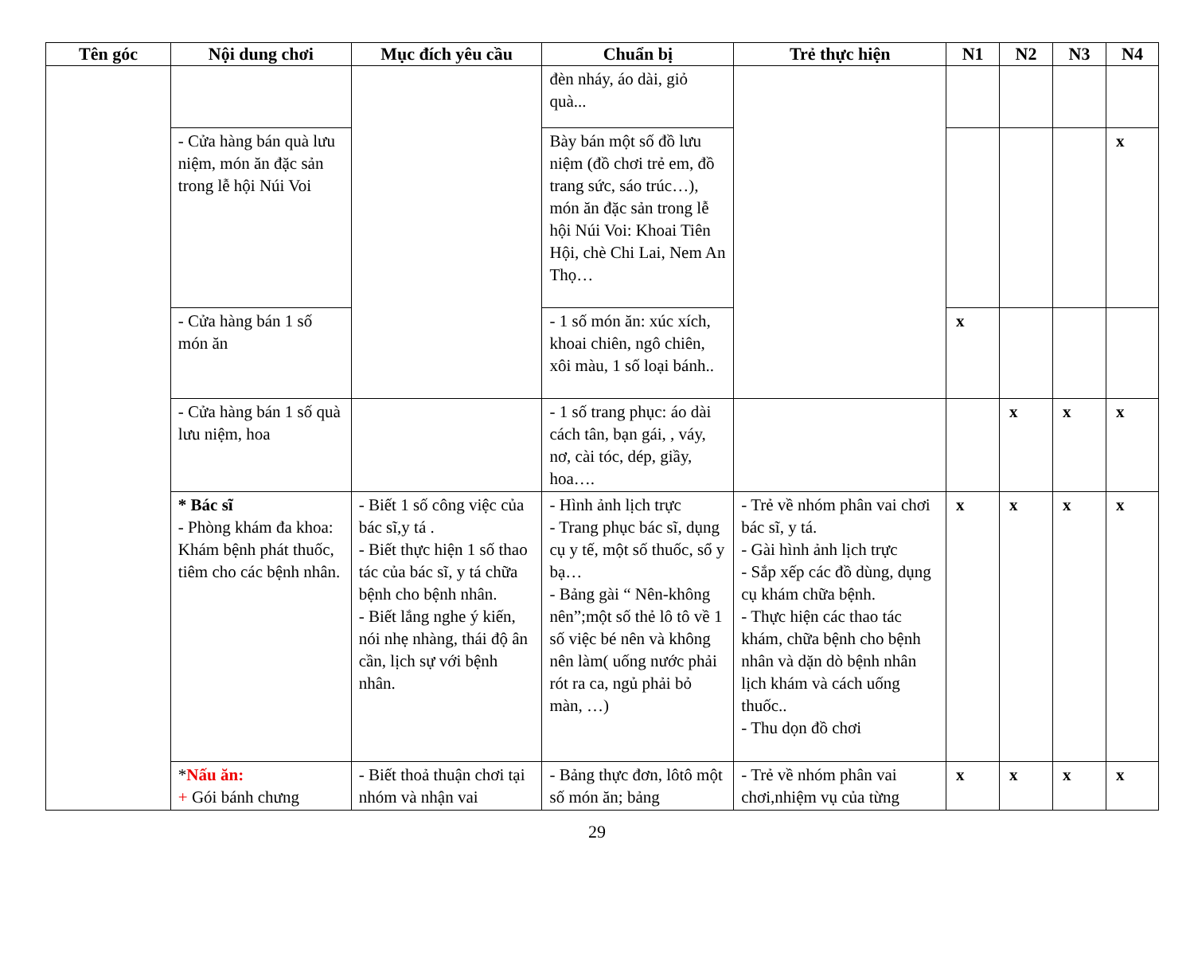| Tên góc | Nội dung chơi | Mục đích yêu cầu | Chuẩn bị | Trẻ thực hiện | N1 | N2 | N3 | N4 |
| --- | --- | --- | --- | --- | --- | --- | --- | --- |
| | | | đèn nháy, áo dài, giỏ quà... | | | | | |
| | - Cửa hàng bán quà lưu niệm, món ăn đặc sản trong lễ hội Núi Voi | | Bày bán một số đồ lưu niệm (đồ chơi trẻ em, đồ trang sức, sáo trúc…), món ăn đặc sản trong lễ hội Núi Voi: Khoai Tiên Hội, chè Chi Lai, Nem An Thọ… | | | | | x |
| | - Cửa hàng bán 1 số món ăn | | - 1 số món ăn: xúc xích, khoai chiên, ngô chiên, xôi màu, 1 số loại bánh.. | | x | | | |
| | - Cửa hàng bán 1 số quà lưu niệm, hoa | | - 1 số trang phục: áo dài cách tân, bạn gái, , váy, nơ, cài tóc, dép, giầy, hoa…. | | | x | x | x |
| | * Bác sĩ - Phòng khám đa khoa: Khám bệnh phát thuốc, tiêm cho các bệnh nhân. | - Biết 1 số công việc của bác sĩ,y tá . - Biết thực hiện 1 số thao tác của bác sĩ, y tá chữa bệnh cho bệnh nhân. - Biết lắng nghe ý kiến, nói nhẹ nhàng, thái độ ân cần, lịch sự với bệnh nhân. | - Hình ảnh lịch trực - Trang phục bác sĩ, dụng cụ y tế, một số thuốc, sổ y bạ… - Bảng gài “ Nên-không nên”;một số thẻ lô tô về 1 số việc bé nên và không nên làm( uống nước phải rót ra ca, ngủ phải bỏ màn, …) | - Trẻ về nhóm phân vai chơi bác sĩ, y tá. - Gài hình ảnh lịch trực - Sắp xếp các đồ dùng, dụng cụ khám chữa bệnh. - Thực hiện các thao tác khám, chữa bệnh cho bệnh nhân và dặn dò bệnh nhân lịch khám và cách uống thuốc.. - Thu dọn đồ chơi | x | x | x | x |
| | * Nấu ăn: + Gói bánh chưng | - Biết thoả thuận chơi tại nhóm và nhận vai | - Bảng thực đơn, lôtô một số món ăn; bảng | - Trẻ về nhóm phân vai chơi,nhiệm vụ của từng | x | x | x | x |
29